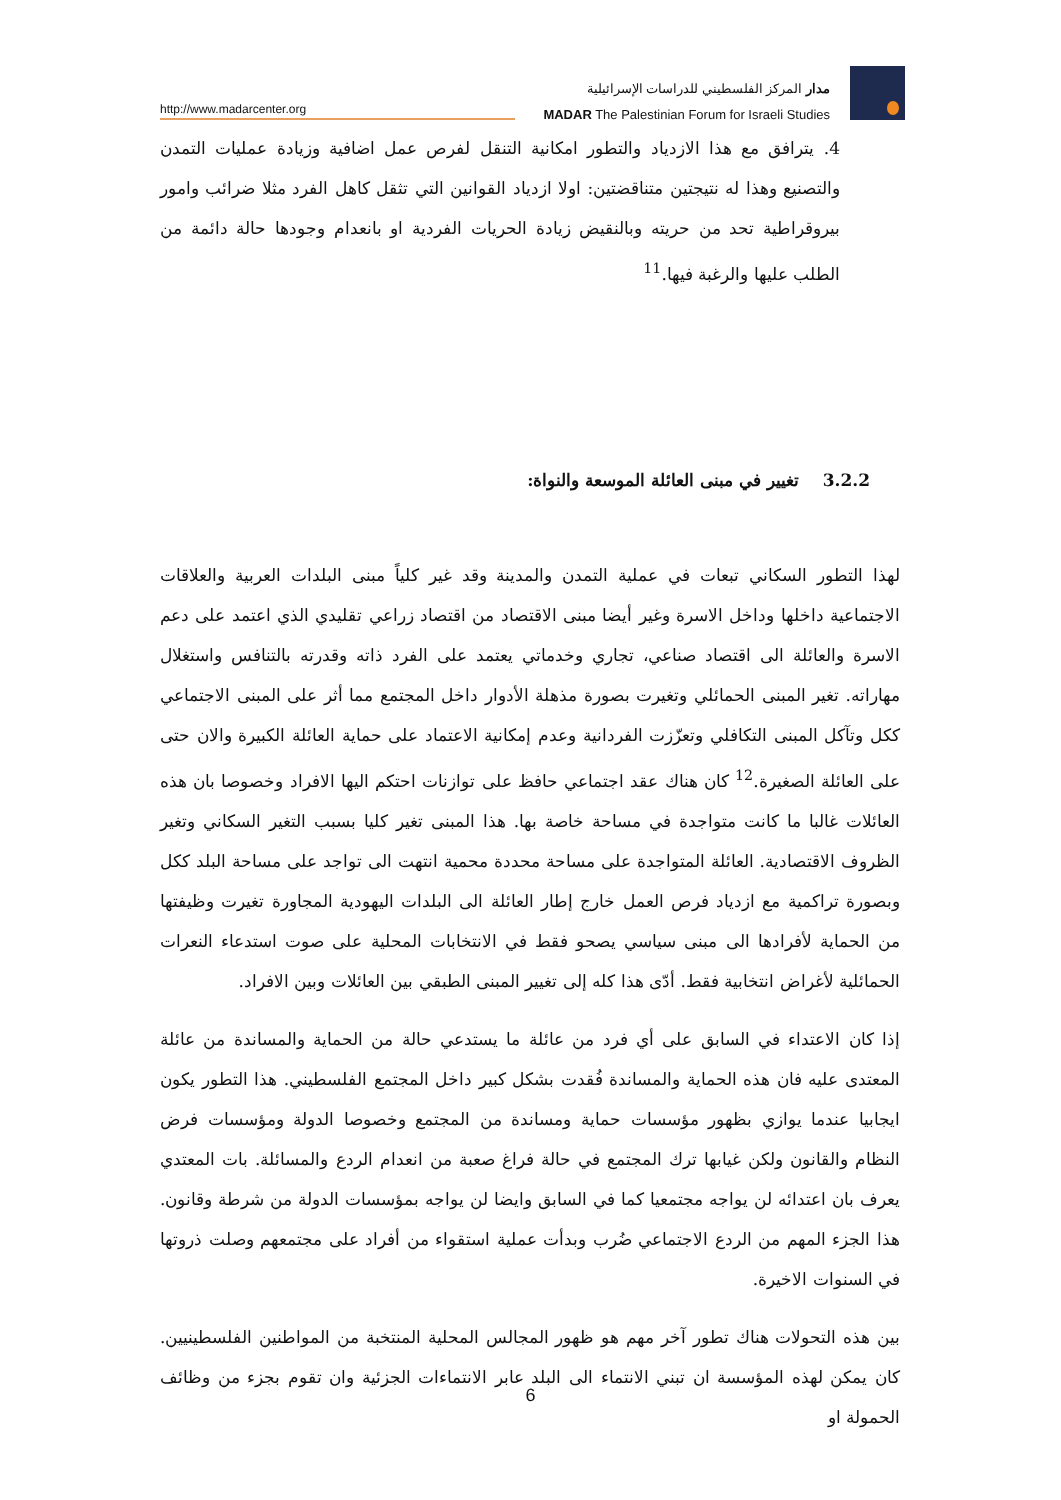http://www.madarcenter.org
مدار المركز الفلسطيني للدراسات الإسرائيلية
MADAR The Palestinian Forum for Israeli Studies
4. يترافق مع هذا الازدياد والتطور امكانية التنقل لفرص عمل اضافية وزيادة عمليات التمدن والتصنيع وهذا له نتيجتين متناقضتين: اولا ازدياد القوانين التي تثقل كاهل الفرد مثلا ضرائب وامور بيروقراطية تحد من حريته وبالنقيض زيادة الحريات الفردية او بانعدام وجودها حالة دائمة من الطلب عليها والرغبة فيها.<sup>11</sup>
3.2.2 تغيير في مبنى العائلة الموسعة والنواة:
لهذا التطور السكاني تبعات في عملية التمدن والمدينة وقد غير كلياً مبنى البلدات العربية والعلاقات الاجتماعية داخلها وداخل الاسرة وغير أيضا مبنى الاقتصاد من اقتصاد زراعي تقليدي الذي اعتمد على دعم الاسرة والعائلة الى اقتصاد صناعي، تجاري وخدماتي يعتمد على الفرد ذاته وقدرته بالتنافس واستغلال مهاراته. تغير المبنى الحمائلي وتغيرت بصورة مذهلة الأدوار داخل المجتمع مما أثر على المبنى الاجتماعي ككل وتآكل المبنى التكافلي وتعزّزت الفردانية وعدم إمكانية الاعتماد على حماية العائلة الكبيرة والان حتى على العائلة الصغيرة.<sup>12</sup> كان هناك عقد اجتماعي حافظ على توازنات احتكم اليها الافراد وخصوصا بان هذه العائلات غالبا ما كانت متواجدة في مساحة خاصة بها. هذا المبنى تغير كليا بسبب التغير السكاني وتغير الظروف الاقتصادية. العائلة المتواجدة على مساحة محددة محمية انتهت الى تواجد على مساحة البلد ككل وبصورة تراكمية مع ازدياد فرص العمل خارج إطار العائلة الى البلدات اليهودية المجاورة تغيرت وظيفتها من الحماية لأفرادها الى مبنى سياسي يصحو فقط في الانتخابات المحلية على صوت استدعاء النعرات الحمائلية لأغراض انتخابية فقط. أدّى هذا كله إلى تغيير المبنى الطبقي بين العائلات وبين الافراد.
إذا كان الاعتداء في السابق على أي فرد من عائلة ما يستدعي حالة من الحماية والمساندة من عائلة المعتدى عليه فان هذه الحماية والمساندة فُقدت بشكل كبير داخل المجتمع الفلسطيني. هذا التطور يكون ايجابيا عندما يوازي بظهور مؤسسات حماية ومساندة من المجتمع وخصوصا الدولة ومؤسسات فرض النظام والقانون ولكن غيابها ترك المجتمع في حالة فراغ صعبة من انعدام الردع والمسائلة. بات المعتدي يعرف بان اعتدائه لن يواجه مجتمعيا كما في السابق وايضا لن يواجه بمؤسسات الدولة من شرطة وقانون. هذا الجزء المهم من الردع الاجتماعي ضُرب وبدأت عملية استقواء من أفراد على مجتمعهم وصلت ذروتها في السنوات الاخيرة.
بين هذه التحولات هناك تطور آخر مهم هو ظهور المجالس المحلية المنتخبة من المواطنين الفلسطينيين. كان يمكن لهذه المؤسسة ان تبني الانتماء الى البلد عابر الانتماءات الجزئية وان تقوم بجزء من وظائف الحمولة او
6